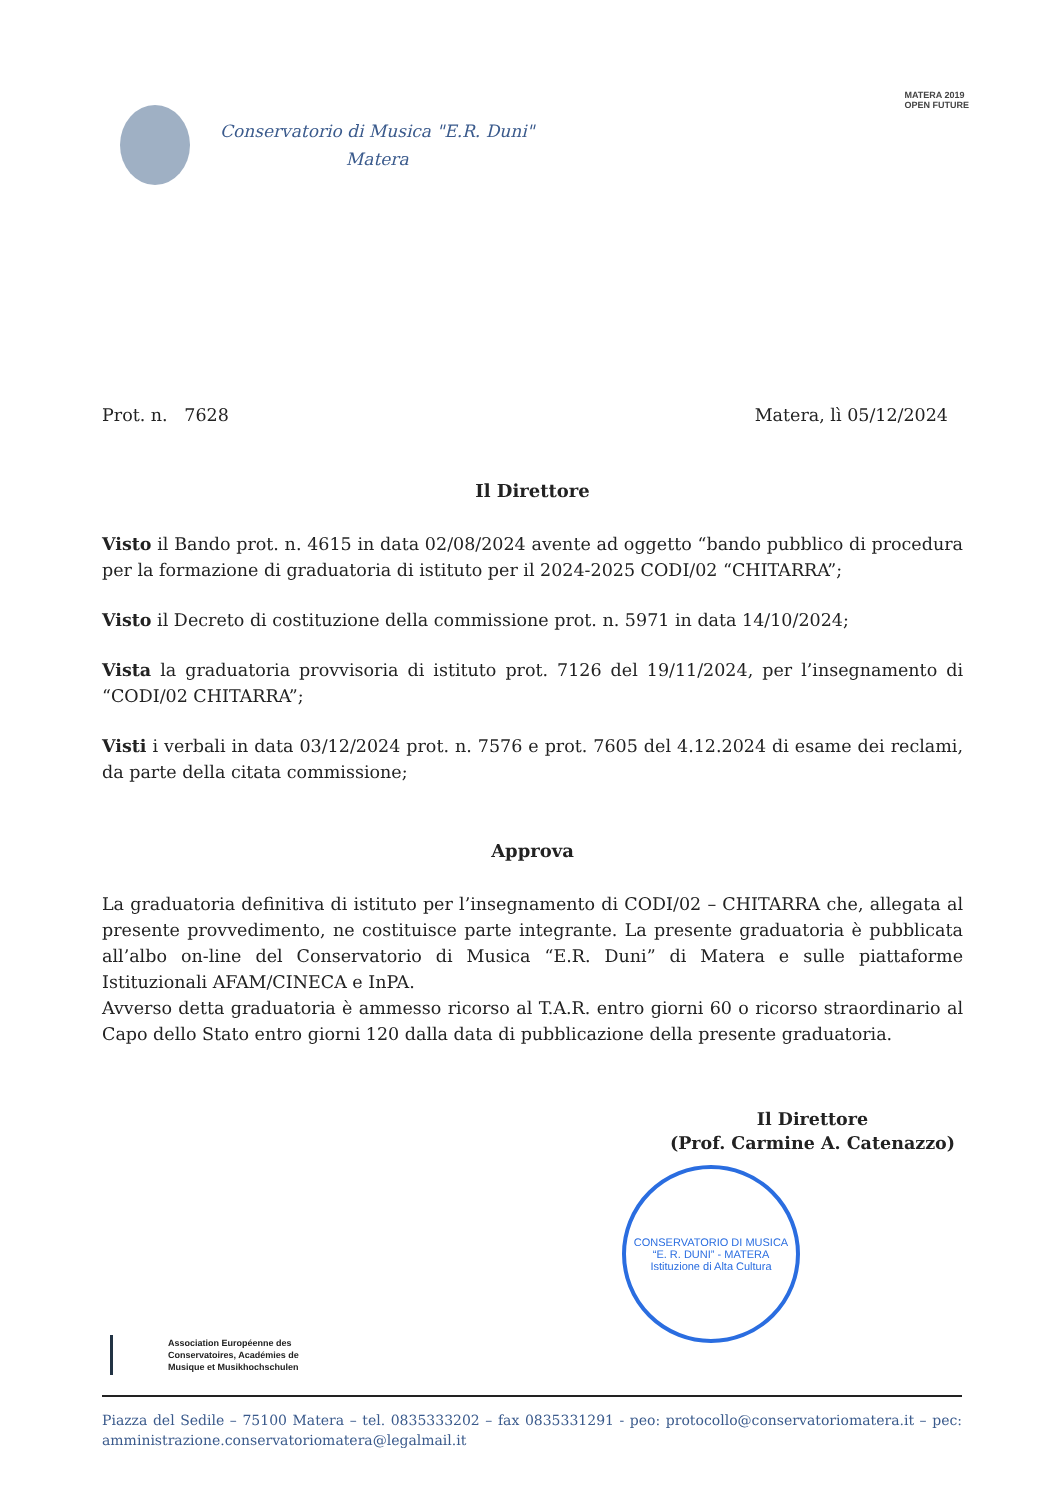Conservatorio di Musica "E.R. Duni"
Matera
MATERA 2019
OPEN FUTURE
Prot. n. 7628 Matera, lì 05/12/2024
Il Direttore
Visto il Bando prot. n. 4615 in data 02/08/2024 avente ad oggetto “bando pubblico di procedura per la formazione di graduatoria di istituto per il 2024-2025 CODI/02 “CHITARRA”;
Visto il Decreto di costituzione della commissione prot. n. 5971 in data 14/10/2024;
Vista la graduatoria provvisoria di istituto prot. 7126 del 19/11/2024, per l’insegnamento di “CODI/02 CHITARRA”;
Visti i verbali in data 03/12/2024 prot. n. 7576 e prot. 7605 del 4.12.2024 di esame dei reclami, da parte della citata commissione;
Approva
La graduatoria definitiva di istituto per l’insegnamento di CODI/02 – CHITARRA che, allegata al presente provvedimento, ne costituisce parte integrante. La presente graduatoria è pubblicata all’albo on-line del Conservatorio di Musica “E.R. Duni” di Matera e sulle piattaforme Istituzionali AFAM/CINECA e InPA.
Avverso detta graduatoria è ammesso ricorso al T.A.R. entro giorni 60 o ricorso straordinario al Capo dello Stato entro giorni 120 dalla data di pubblicazione della presente graduatoria.
Il Direttore
(Prof. Carmine A. Catenazzo)
CONSERVATORIO DI MUSICA “E. R. DUNI” - MATERA
Istituzione di Alta Cultura
Association Européenne des
Conservatoires, Académies de
Musique et Musikhochschulen
Piazza del Sedile – 75100 Matera – tel. 0835333202 – fax 0835331291 - peo: protocollo@conservatoriomatera.it – pec: amministrazione.conservatoriomatera@legalmail.it